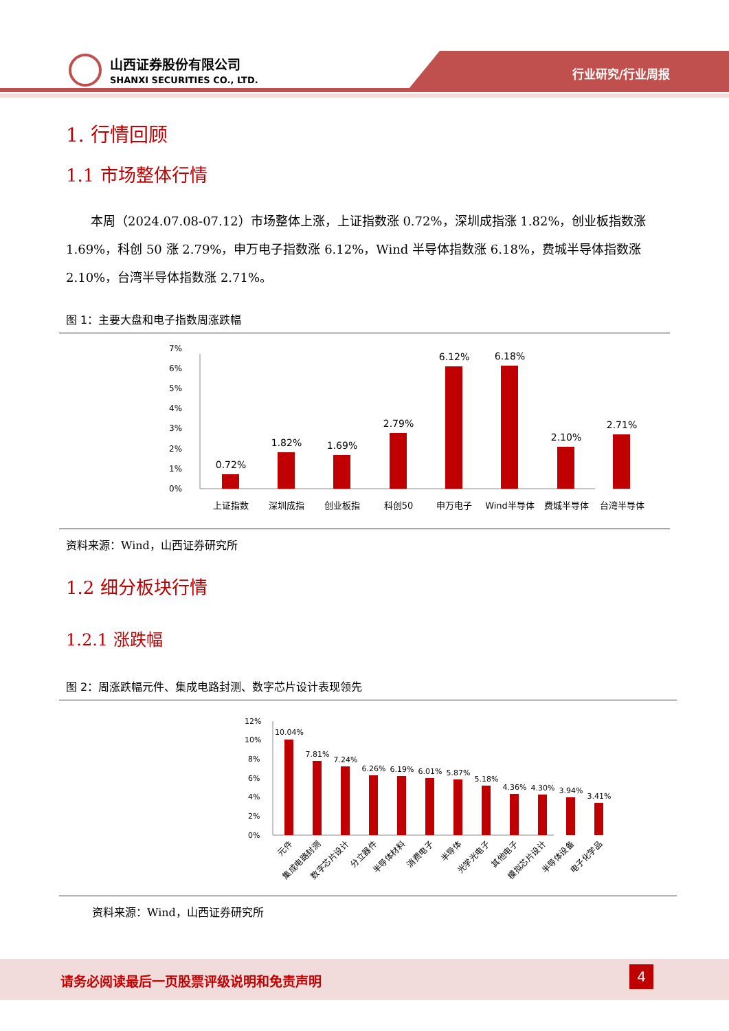山西证券股份有限公司
SHANXI SECURITIES CO., LTD.
行业研究/行业周报
1. 行情回顾
1.1 市场整体行情
本周（2024.07.08-07.12）市场整体上涨，上证指数涨 0.72%，深圳成指涨 1.82%，创业板指数涨 1.69%，科创 50 涨 2.79%，申万电子指数涨 6.12%，Wind 半导体指数涨 6.18%，费城半导体指数涨 2.10%，台湾半导体指数涨 2.71%。
图 1：主要大盘和电子指数周涨跌幅
0%
1%
2%
3%
4%
5%
6%
7%
0.72%
1.82%
1.69%
2.79%
6.12%
6.18%
2.10%
2.71%
上证指数
深圳成指
创业板指
科创50
申万电子
Wind半导体
费城半导体
台湾半导体
资料来源：Wind，山西证券研究所
1.2 细分板块行情
1.2.1 涨跌幅
图 2：周涨跌幅元件、集成电路封测、数字芯片设计表现领先
0%
2%
4%
6%
8%
10%
12%
10.04%
7.81%
7.24%
6.26%
6.19%
6.01%
5.87%
5.18%
4.36%
4.30%
3.94%
3.41%
元件
集成电路封测
数字芯片设计
分立器件
半导体材料
消费电子
半导体
光学光电子
其他电子
模拟芯片设计
半导体设备
电子化学品
资料来源：Wind，山西证券研究所
请务必阅读最后一页股票评级说明和免责声明
4